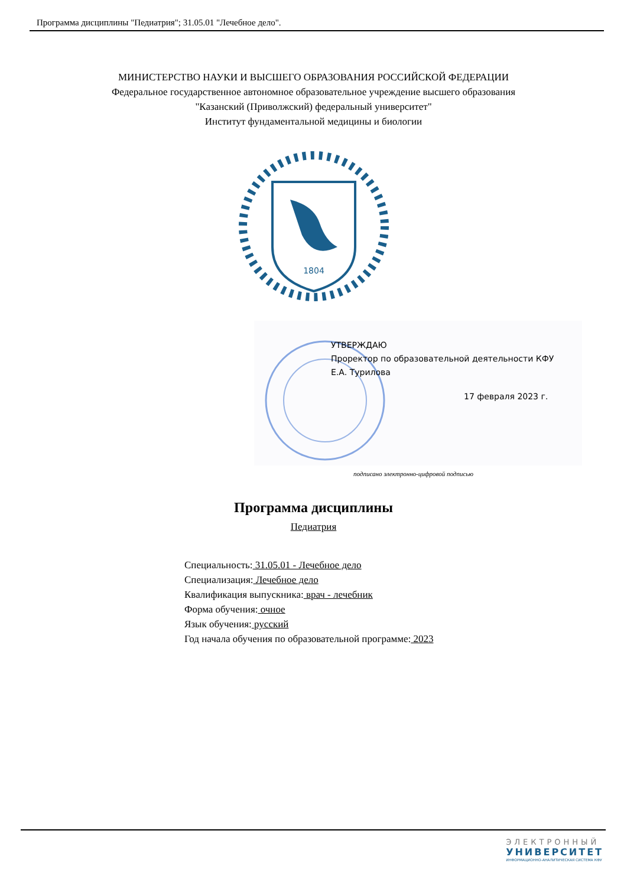Программа дисциплины "Педиатрия"; 31.05.01 "Лечебное дело".
МИНИСТЕРСТВО НАУКИ И ВЫСШЕГО ОБРАЗОВАНИЯ РОССИЙСКОЙ ФЕДЕРАЦИИ
Федеральное государственное автономное образовательное учреждение высшего образования
"Казанский (Приволжский) федеральный университет"
Институт фундаментальной медицины и биологии
1804
УТВЕРЖДАЮ
Проректор по образовательной деятельности КФУ
Е.А. Турилова
17 февраля 2023 г.
подписано электронно-цифровой подписью
Программа дисциплины
Педиатрия
Специальность: 31.05.01 - Лечебное дело
Специализация: Лечебное дело
Квалификация выпускника: врач - лечебник
Форма обучения: очное
Язык обучения: русский
Год начала обучения по образовательной программе: 2023
ЭЛЕКТРОННЫЙ
УНИВЕРСИТЕТ
ИНФОРМАЦИОННО-АНАЛИТИЧЕСКАЯ СИСТЕМА КФУ